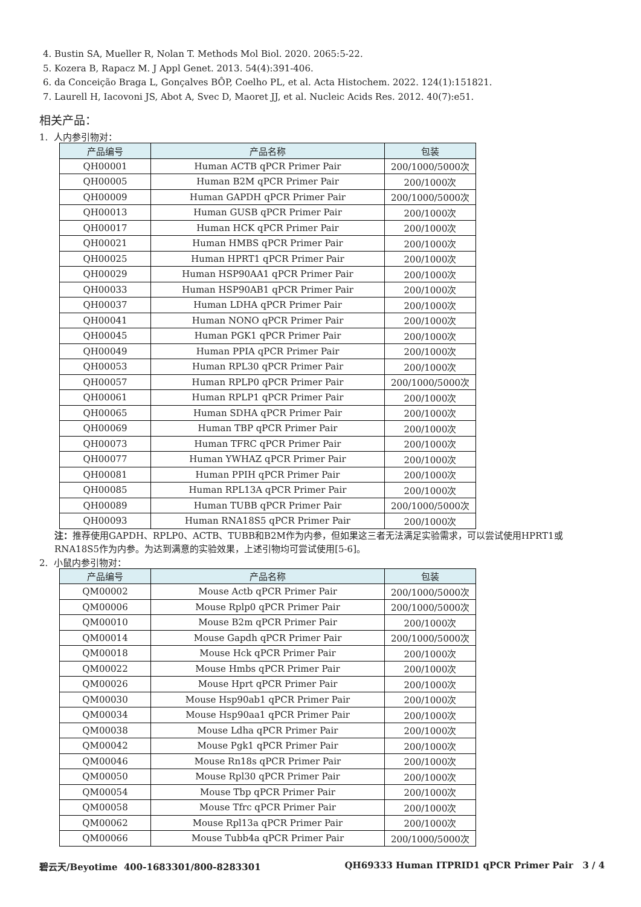4. Bustin SA, Mueller R, Nolan T. Methods Mol Biol. 2020. 2065:5-22.
5. Kozera B, Rapacz M. J Appl Genet. 2013. 54(4):391-406.
6. da Conceição Braga L, Gonçalves BÔP, Coelho PL, et al. Acta Histochem. 2022. 124(1):151821.
7. Laurell H, Iacovoni JS, Abot A, Svec D, Maoret JJ, et al. Nucleic Acids Res. 2012. 40(7):e51.
相关产品：
1. 人内参引物对：
| 产品编号 | 产品名称 | 包装 |
| --- | --- | --- |
| QH00001 | Human ACTB qPCR Primer Pair | 200/1000/5000次 |
| QH00005 | Human B2M qPCR Primer Pair | 200/1000次 |
| QH00009 | Human GAPDH qPCR Primer Pair | 200/1000/5000次 |
| QH00013 | Human GUSB qPCR Primer Pair | 200/1000次 |
| QH00017 | Human HCK qPCR Primer Pair | 200/1000次 |
| QH00021 | Human HMBS qPCR Primer Pair | 200/1000次 |
| QH00025 | Human HPRT1 qPCR Primer Pair | 200/1000次 |
| QH00029 | Human HSP90AA1 qPCR Primer Pair | 200/1000次 |
| QH00033 | Human HSP90AB1 qPCR Primer Pair | 200/1000次 |
| QH00037 | Human LDHA qPCR Primer Pair | 200/1000次 |
| QH00041 | Human NONO qPCR Primer Pair | 200/1000次 |
| QH00045 | Human PGK1 qPCR Primer Pair | 200/1000次 |
| QH00049 | Human PPIA qPCR Primer Pair | 200/1000次 |
| QH00053 | Human RPL30 qPCR Primer Pair | 200/1000次 |
| QH00057 | Human RPLP0 qPCR Primer Pair | 200/1000/5000次 |
| QH00061 | Human RPLP1 qPCR Primer Pair | 200/1000次 |
| QH00065 | Human SDHA qPCR Primer Pair | 200/1000次 |
| QH00069 | Human TBP qPCR Primer Pair | 200/1000次 |
| QH00073 | Human TFRC qPCR Primer Pair | 200/1000次 |
| QH00077 | Human YWHAZ qPCR Primer Pair | 200/1000次 |
| QH00081 | Human PPIH qPCR Primer Pair | 200/1000次 |
| QH00085 | Human RPL13A qPCR Primer Pair | 200/1000次 |
| QH00089 | Human TUBB qPCR Primer Pair | 200/1000/5000次 |
| QH00093 | Human RNA18S5 qPCR Primer Pair | 200/1000次 |
注：推荐使用GAPDH、RPLP0、ACTB、TUBB和B2M作为内参，但如果这三者无法满足实验需求，可以尝试使用HPRT1或RNA18S5作为内参。为达到满意的实验效果，上述引物均可尝试使用[5-6]。
2. 小鼠内参引物对：
| 产品编号 | 产品名称 | 包装 |
| --- | --- | --- |
| QM00002 | Mouse Actb qPCR Primer Pair | 200/1000/5000次 |
| QM00006 | Mouse Rplp0 qPCR Primer Pair | 200/1000/5000次 |
| QM00010 | Mouse B2m qPCR Primer Pair | 200/1000次 |
| QM00014 | Mouse Gapdh qPCR Primer Pair | 200/1000/5000次 |
| QM00018 | Mouse Hck qPCR Primer Pair | 200/1000次 |
| QM00022 | Mouse Hmbs qPCR Primer Pair | 200/1000次 |
| QM00026 | Mouse Hprt qPCR Primer Pair | 200/1000次 |
| QM00030 | Mouse Hsp90ab1 qPCR Primer Pair | 200/1000次 |
| QM00034 | Mouse Hsp90aa1 qPCR Primer Pair | 200/1000次 |
| QM00038 | Mouse Ldha qPCR Primer Pair | 200/1000次 |
| QM00042 | Mouse Pgk1 qPCR Primer Pair | 200/1000次 |
| QM00046 | Mouse Rn18s qPCR Primer Pair | 200/1000次 |
| QM00050 | Mouse Rpl30 qPCR Primer Pair | 200/1000次 |
| QM00054 | Mouse Tbp qPCR Primer Pair | 200/1000次 |
| QM00058 | Mouse Tfrc qPCR Primer Pair | 200/1000次 |
| QM00062 | Mouse Rpl13a qPCR Primer Pair | 200/1000次 |
| QM00066 | Mouse Tubb4a qPCR Primer Pair | 200/1000/5000次 |
碧云天/Beyotime 400-1683301/800-8283301 QH69333 Human ITPRID1 qPCR Primer Pair 3 / 4